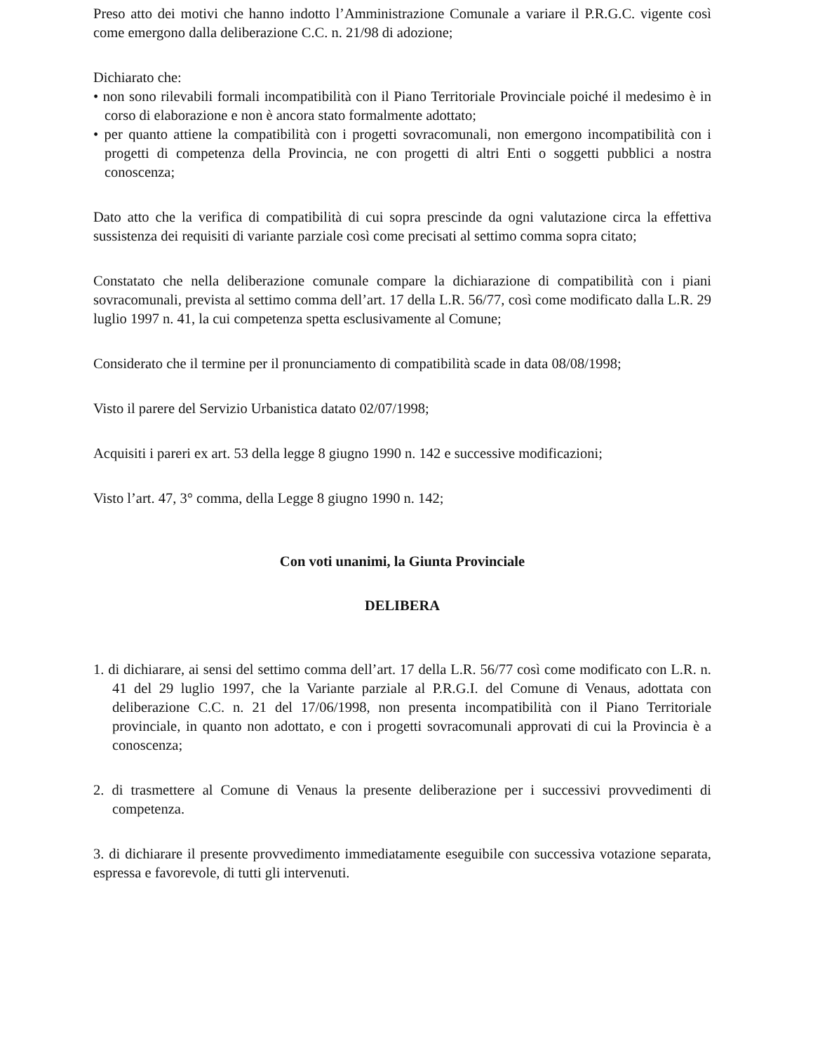Preso atto dei motivi che hanno indotto l’Amministrazione Comunale a variare il P.R.G.C. vigente così come emergono dalla deliberazione C.C. n. 21/98 di adozione;
Dichiarato che:
• non sono rilevabili formali incompatibilità con il Piano Territoriale Provinciale poiché il medesimo è in corso di elaborazione e non è ancora stato formalmente adottato;
• per quanto attiene la compatibilità con i progetti sovracomunali, non emergono incompatibilità con i progetti di competenza della Provincia, ne con progetti di altri Enti o soggetti pubblici a nostra conoscenza;
Dato atto che la verifica di compatibilità di cui sopra prescinde da ogni valutazione circa la effettiva sussistenza dei requisiti di variante parziale così come precisati al settimo comma sopra citato;
Constatato che nella deliberazione comunale compare la dichiarazione di compatibilità con i piani sovracomunali, prevista al settimo comma dell’art. 17 della L.R. 56/77, così come modificato dalla L.R. 29 luglio 1997 n. 41, la cui competenza spetta esclusivamente al Comune;
Considerato che il termine per il pronunciamento di compatibilità scade in data 08/08/1998;
Visto il parere del Servizio Urbanistica datato 02/07/1998;
Acquisiti i pareri ex art. 53 della legge 8 giugno 1990 n. 142 e successive modificazioni;
Visto l’art. 47, 3° comma, della Legge 8 giugno 1990 n. 142;
Con voti unanimi, la Giunta Provinciale
DELIBERA
1. di dichiarare, ai sensi del settimo comma dell’art. 17 della L.R. 56/77 così come modificato con L.R. n. 41 del 29 luglio 1997, che la Variante parziale al P.R.G.I. del Comune di Venaus, adottata con deliberazione C.C. n. 21 del 17/06/1998, non presenta incompatibilità con il Piano Territoriale provinciale, in quanto non adottato, e con i progetti sovracomunali approvati di cui la Provincia è a conoscenza;
2. di trasmettere al Comune di Venaus la presente deliberazione per i successivi provvedimenti di competenza.
3. di dichiarare il presente provvedimento immediatamente eseguibile con successiva votazione separata, espressa e favorevole, di tutti gli intervenuti.